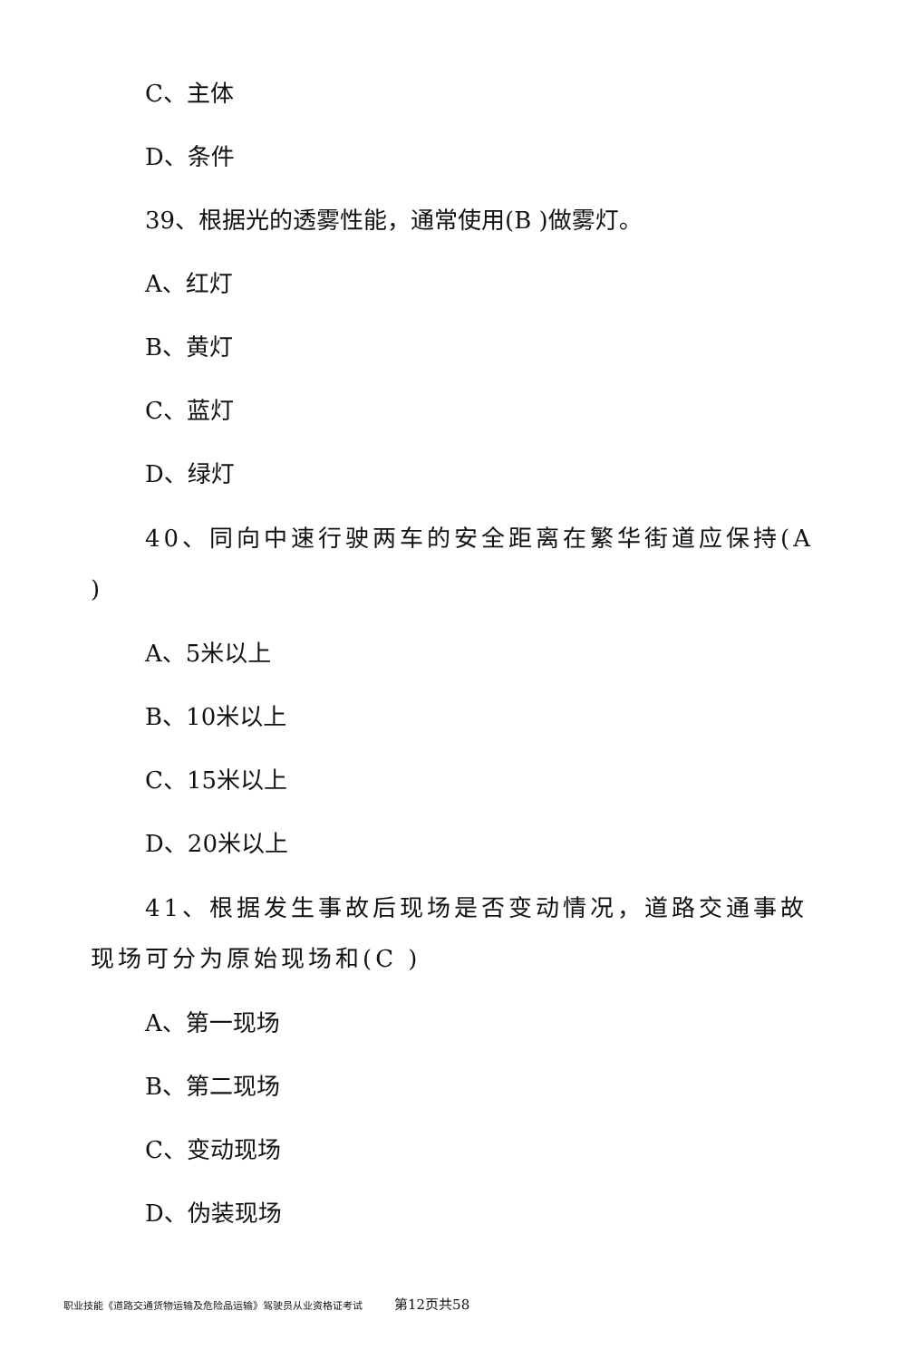C、主体
D、条件
39、根据光的透雾性能，通常使用(B )做雾灯。
A、红灯
B、黄灯
C、蓝灯
D、绿灯
40、同向中速行驶两车的安全距离在繁华街道应保持(A )
A、5米以上
B、10米以上
C、15米以上
D、20米以上
41、根据发生事故后现场是否变动情况，道路交通事故现场可分为原始现场和(C )
A、第一现场
B、第二现场
C、变动现场
D、伪装现场
第12页共58
职业技能《道路交通货物运输及危险品运输》驾驶员从业资格证考试